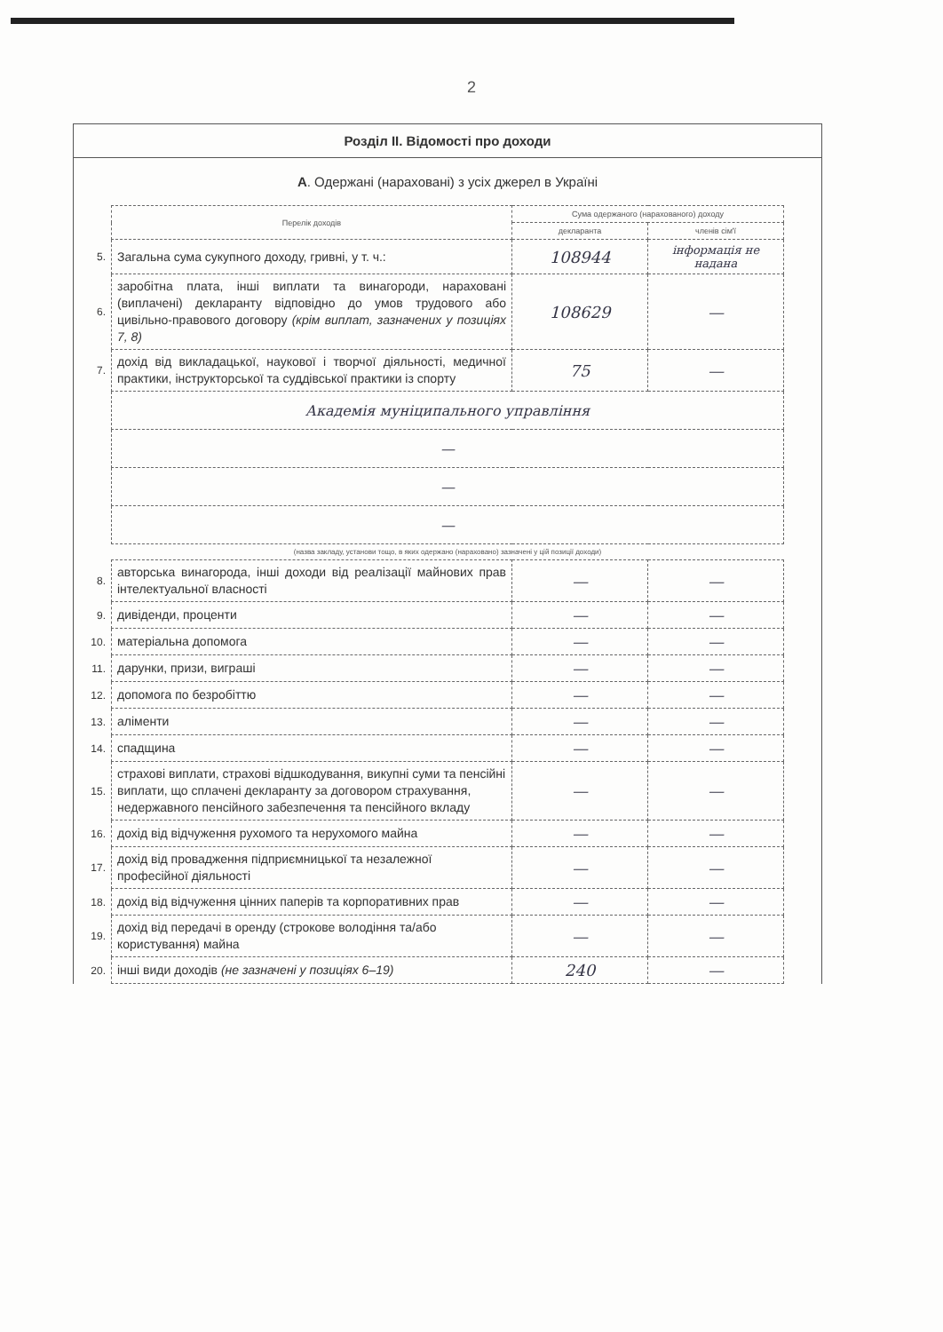2
Розділ II. Відомості про доходи
А. Одержані (нараховані) з усіх джерел в Україні
| | Перелік доходів | Сума одержаного (нарахованого) доходу | |
| | | декларанта | членів сім'ї |
| 5. | Загальна сума сукупного доходу, гривні, у т. ч.: | 108944 | інформація не надана |
| 6. | заробітна плата, інші виплати та винагороди, нараховані (виплачені) декларанту відповідно до умов трудового або цивільно-правового договору (крім виплат, зазначених у позиціях 7, 8) | 108629 | — |
| 7. | дохід від викладацької, наукової і творчої діяльності, медичної практики, інструкторської та суддівської практики із спорту | 75 | — |
| | Академія муніципального управління | | |
| | — | | |
| | — | | |
| | — | | |
| | (назва закладу, установи тощо, в яких одержано (нараховано) зазначені у цій позиції доходи) | | |
| 8. | авторська винагорода, інші доходи від реалізації майнових прав інтелектуальної власності | — | — |
| 9. | дивіденди, проценти | — | — |
| 10. | матеріальна допомога | — | — |
| 11. | дарунки, призи, виграші | — | — |
| 12. | допомога по безробіттю | — | — |
| 13. | аліменти | — | — |
| 14. | спадщина | — | — |
| 15. | страхові виплати, страхові відшкодування, викупні суми та пенсійні виплати, що сплачені декларанту за договором страхування, недержавного пенсійного забезпечення та пенсійного вкладу | — | — |
| 16. | дохід від відчуження рухомого та нерухомого майна | — | — |
| 17. | дохід від провадження підприємницької та незалежної професійної діяльності | — | — |
| 18. | дохід від відчуження цінних паперів та корпоративних прав | — | — |
| 19. | дохід від передачі в оренду (строкове володіння та/або користування) майна | — | — |
| 20. | інші види доходів (не зазначені у позиціях 6–19) | 240 | — |